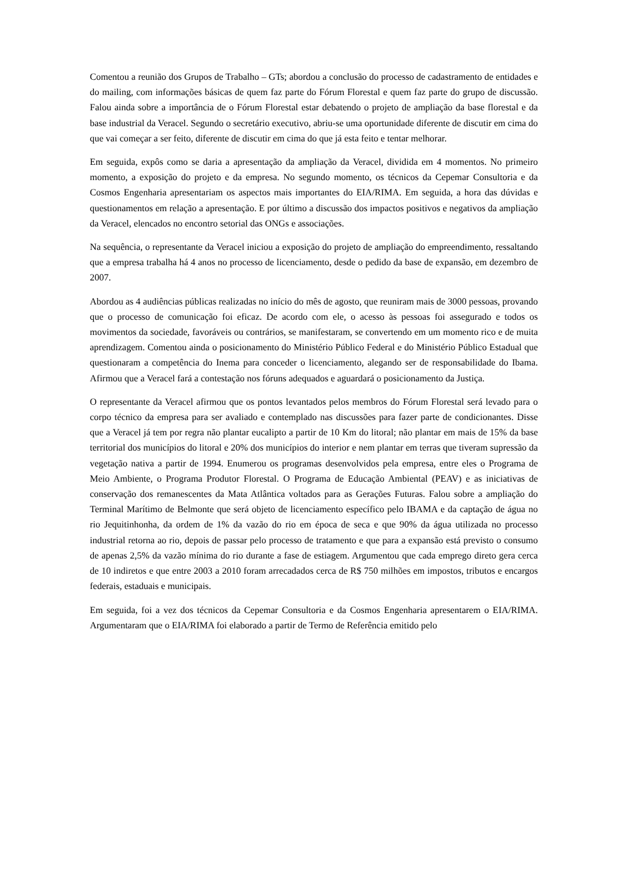Comentou a reunião dos Grupos de Trabalho – GTs; abordou a conclusão do processo de cadastramento de entidades e do mailing, com informações básicas de quem faz parte do Fórum Florestal e quem faz parte do grupo de discussão. Falou ainda sobre a importância de o Fórum Florestal estar debatendo o projeto de ampliação da base florestal e da base industrial da Veracel. Segundo o secretário executivo, abriu-se uma oportunidade diferente de discutir em cima do que vai começar a ser feito, diferente de discutir em cima do que já esta feito e tentar melhorar.
Em seguida, expôs como se daria a apresentação da ampliação da Veracel, dividida em 4 momentos. No primeiro momento, a exposição do projeto e da empresa. No segundo momento, os técnicos da Cepemar Consultoria e da Cosmos Engenharia apresentariam os aspectos mais importantes do EIA/RIMA. Em seguida, a hora das dúvidas e questionamentos em relação a apresentação. E por último a discussão dos impactos positivos e negativos da ampliação da Veracel, elencados no encontro setorial das ONGs e associações.
Na sequência, o representante da Veracel iniciou a exposição do projeto de ampliação do empreendimento, ressaltando que a empresa trabalha há 4 anos no processo de licenciamento, desde o pedido da base de expansão, em dezembro de 2007.
Abordou as 4 audiências públicas realizadas no início do mês de agosto, que reuniram mais de 3000 pessoas, provando que o processo de comunicação foi eficaz. De acordo com ele, o acesso às pessoas foi assegurado e todos os movimentos da sociedade, favoráveis ou contrários, se manifestaram, se convertendo em um momento rico e de muita aprendizagem. Comentou ainda o posicionamento do Ministério Público Federal e do Ministério Público Estadual que questionaram a competência do Inema para conceder o licenciamento, alegando ser de responsabilidade do Ibama. Afirmou que a Veracel fará a contestação nos fóruns adequados e aguardará o posicionamento da Justiça.
O representante da Veracel afirmou que os pontos levantados pelos membros do Fórum Florestal será levado para o corpo técnico da empresa para ser avaliado e contemplado nas discussões para fazer parte de condicionantes. Disse que a Veracel já tem por regra não plantar eucalipto a partir de 10 Km do litoral; não plantar em mais de 15% da base territorial dos municípios do litoral e 20% dos municípios do interior e nem plantar em terras que tiveram supressão da vegetação nativa a partir de 1994. Enumerou os programas desenvolvidos pela empresa, entre eles o Programa de Meio Ambiente, o Programa Produtor Florestal. O Programa de Educação Ambiental (PEAV) e as iniciativas de conservação dos remanescentes da Mata Atlântica voltados para as Gerações Futuras. Falou sobre a ampliação do Terminal Marítimo de Belmonte que será objeto de licenciamento específico pelo IBAMA e da captação de água no rio Jequitinhonha, da ordem de 1% da vazão do rio em época de seca e que 90% da água utilizada no processo industrial retorna ao rio, depois de passar pelo processo de tratamento e que para a expansão está previsto o consumo de apenas 2,5% da vazão mínima do rio durante a fase de estiagem. Argumentou que cada emprego direto gera cerca de 10 indiretos e que entre 2003 a 2010 foram arrecadados cerca de R$ 750 milhões em impostos, tributos e encargos federais, estaduais e municipais.
Em seguida, foi a vez dos técnicos da Cepemar Consultoria e da Cosmos Engenharia apresentarem o EIA/RIMA. Argumentaram que o EIA/RIMA foi elaborado a partir de Termo de Referência emitido pelo